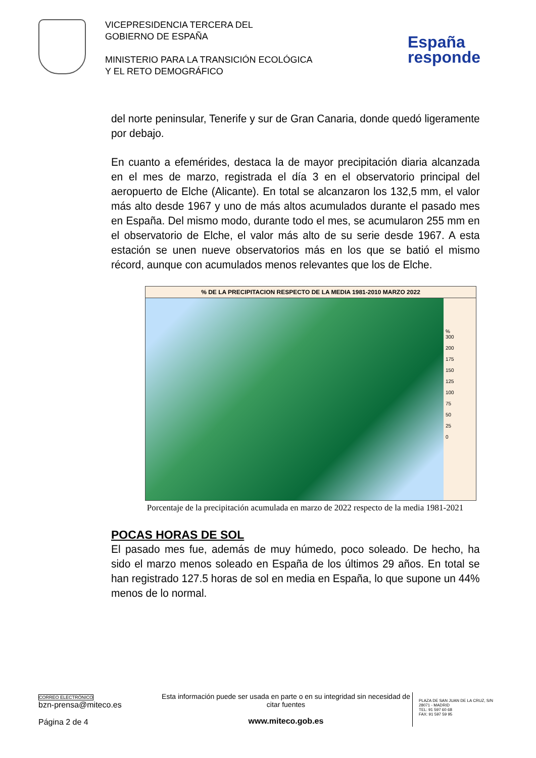VICEPRESIDENCIA TERCERA DEL
GOBIERNO DE ESPAÑA
MINISTERIO PARA LA TRANSICIÓN ECOLÓGICA
Y EL RETO DEMOGRÁFICO
España
responde
del norte peninsular, Tenerife y sur de Gran Canaria, donde quedó ligeramente por debajo.
En cuanto a efemérides, destaca la de mayor precipitación diaria alcanzada en el mes de marzo, registrada el día 3 en el observatorio principal del aeropuerto de Elche (Alicante). En total se alcanzaron los 132,5 mm, el valor más alto desde 1967 y uno de más altos acumulados durante el pasado mes en España. Del mismo modo, durante todo el mes, se acumularon 255 mm en el observatorio de Elche, el valor más alto de su serie desde 1967. A esta estación se unen nueve observatorios más en los que se batió el mismo récord, aunque con acumulados menos relevantes que los de Elche.
% DE LA PRECIPITACION RESPECTO DE LA MEDIA 1981-2010 MARZO 2022
%
300
200
175
150
125
100
75
50
25
0
Porcentaje de la precipitación acumulada en marzo de 2022 respecto de la media 1981-2021
POCAS HORAS DE SOL
El pasado mes fue, además de muy húmedo, poco soleado. De hecho, ha sido el marzo menos soleado en España de los últimos 29 años. En total se han registrado 127.5 horas de sol en media en España, lo que supone un 44% menos de lo normal.
CORREO ELECTRÓNICO
bzn-prensa@miteco.es
Página 2 de 4
Esta información puede ser usada en parte o en su integridad sin necesidad de citar fuentes
www.miteco.gob.es
PLAZA DE SAN JUAN DE LA CRUZ, S/N
28071 - MADRID
TEL: 91 597 60 68
FAX: 91 597 59 95